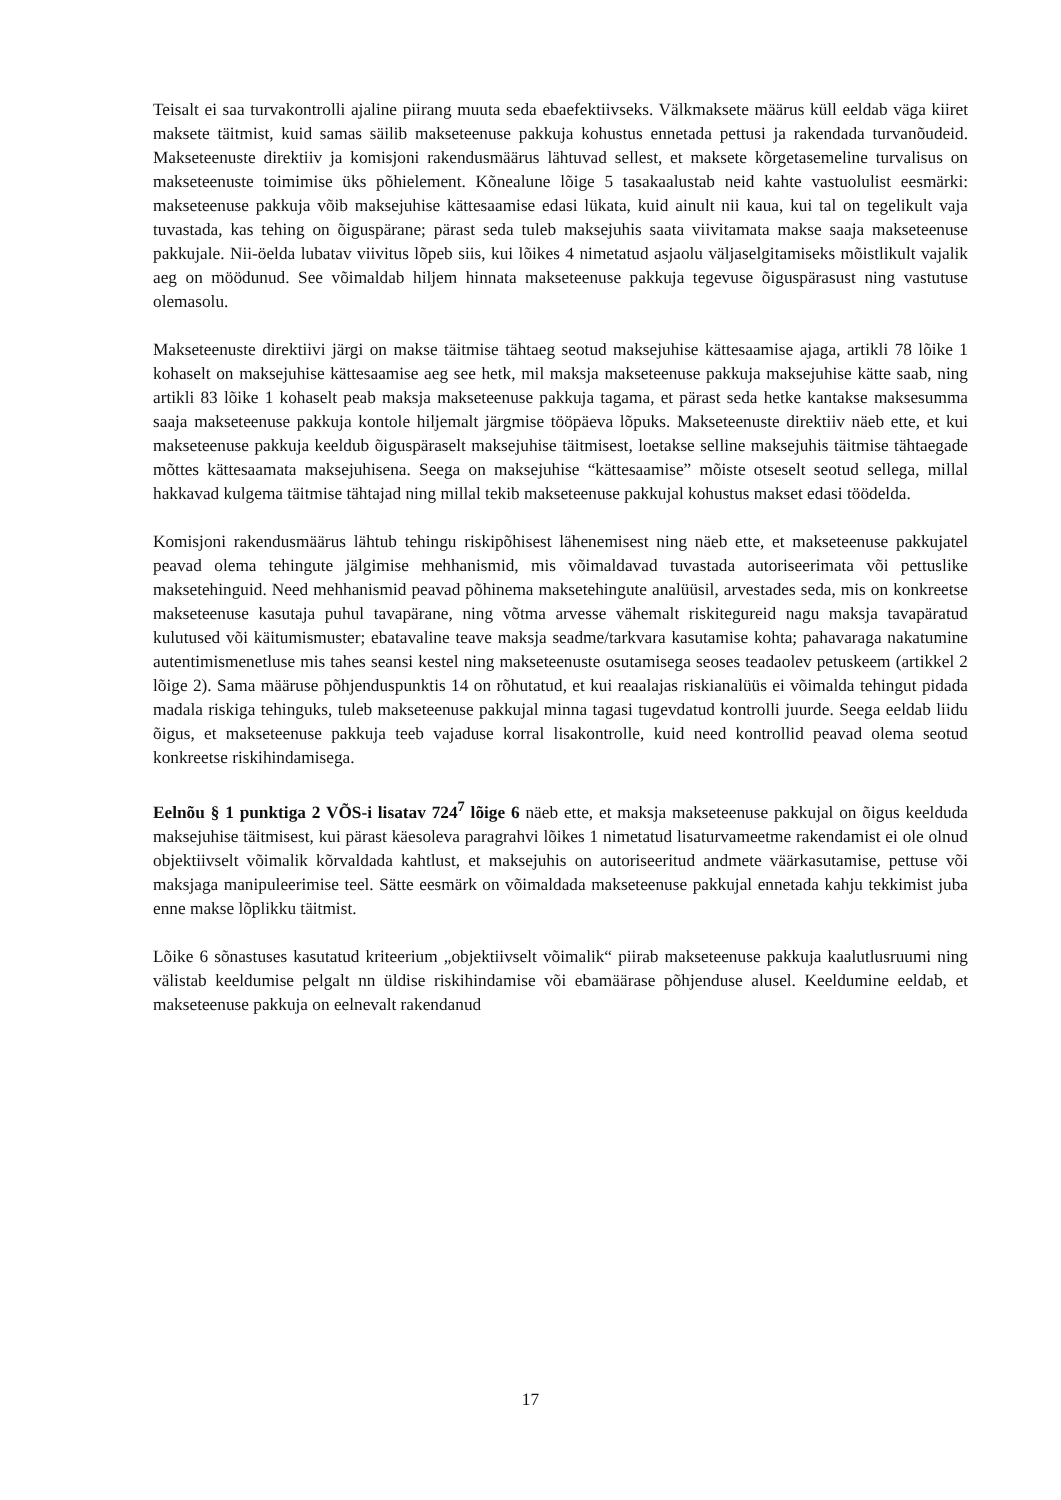Teisalt ei saa turvakontrolli ajaline piirang muuta seda ebaefektiivseks. Välkmaksete määrus küll eeldab väga kiiret maksete täitmist, kuid samas säilib makseteenuse pakkuja kohustus ennetada pettusi ja rakendada turvanõudeid. Makseteenuste direktiiv ja komisjoni rakendusmäärus lähtuvad sellest, et maksete kõrgetasemeline turvalisus on makseteenuste toimimise üks põhielement. Kõnealune lõige 5 tasakaalustab neid kahte vastuolulist eesmärki: makseteenuse pakkuja võib maksejuhise kättesaamise edasi lükata, kuid ainult nii kaua, kui tal on tegelikult vaja tuvastada, kas tehing on õiguspärane; pärast seda tuleb maksejuhis saata viivitamata makse saaja makseteenuse pakkujale. Nii-öelda lubatav viivitus lõpeb siis, kui lõikes 4 nimetatud asjaolu väljaselgitamiseks mõistlikult vajalik aeg on möödunud. See võimaldab hiljem hinnata makseteenuse pakkuja tegevuse õiguspärasust ning vastutuse olemasolu.
Makseteenuste direktiivi järgi on makse täitmise tähtaeg seotud maksejuhise kättesaamise ajaga, artikli 78 lõike 1 kohaselt on maksejuhise kättesaamise aeg see hetk, mil maksja makseteenuse pakkuja maksejuhise kätte saab, ning artikli 83 lõike 1 kohaselt peab maksja makseteenuse pakkuja tagama, et pärast seda hetke kantakse maksesumma saaja makseteenuse pakkuja kontole hiljemalt järgmise tööpäeva lõpuks. Makseteenuste direktiiv näeb ette, et kui makseteenuse pakkuja keeldub õiguspäraselt maksejuhise täitmisest, loetakse selline maksejuhis täitmise tähtaegade mõttes kättesaamata maksejuhisena. Seega on maksejuhise “kättesaamise” mõiste otseselt seotud sellega, millal hakkavad kulgema täitmise tähtajad ning millal tekib makseteenuse pakkujal kohustus makset edasi töödelda.
Komisjoni rakendusmäärus lähtub tehingu riskipõhisest lähenemisest ning näeb ette, et makseteenuse pakkujatel peavad olema tehingute jälgimise mehhanismid, mis võimaldavad tuvastada autoriseerimata või pettuslike maksetehinguid. Need mehhanismid peavad põhinema maksetehingute analüüsil, arvestades seda, mis on konkreetse makseteenuse kasutaja puhul tavapärane, ning võtma arvesse vähemalt riskitegureid nagu maksja tavapäratud kulutused või käitumismuster; ebatavaline teave maksja seadme/tarkvara kasutamise kohta; pahavaraga nakatumine autentimismenetluse mis tahes seansi kestel ning makseteenuste osutamisega seoses teadaolev petuskeem (artikkel 2 lõige 2). Sama määruse põhjenduspunktis 14 on rõhutatud, et kui reaalajas riskianalüüs ei võimalda tehingut pidada madala riskiga tehinguks, tuleb makseteenuse pakkujal minna tagasi tugevdatud kontrolli juurde. Seega eeldab liidu õigus, et makseteenuse pakkuja teeb vajaduse korral lisakontrolle, kuid need kontrollid peavad olema seotud konkreetse riskihindamisega.
Eelnõu § 1 punktiga 2 VÕS-i lisatav 724<sup>7</sup> lõige 6 näeb ette, et maksja makseteenuse pakkujal on õigus keelduda maksejuhise täitmisest, kui pärast käesoleva paragrahvi lõikes 1 nimetatud lisaturvameetme rakendamist ei ole olnud objektiivselt võimalik kõrvaldada kahtlust, et maksejuhis on autoriseeritud andmete väärkasutamise, pettuse või maksjaga manipuleerimise teel. Sätte eesmärk on võimaldada makseteenuse pakkujal ennetada kahju tekkimist juba enne makse lõplikku täitmist.
Lõike 6 sõnastuses kasutatud kriteerium „objektiivselt võimalik“ piirab makseteenuse pakkuja kaalutlusruumi ning välistab keeldumise pelgalt nn üldise riskihindamise või ebamäärase põhjenduse alusel. Keeldumine eeldab, et makseteenuse pakkuja on eelnevalt rakendanud
17